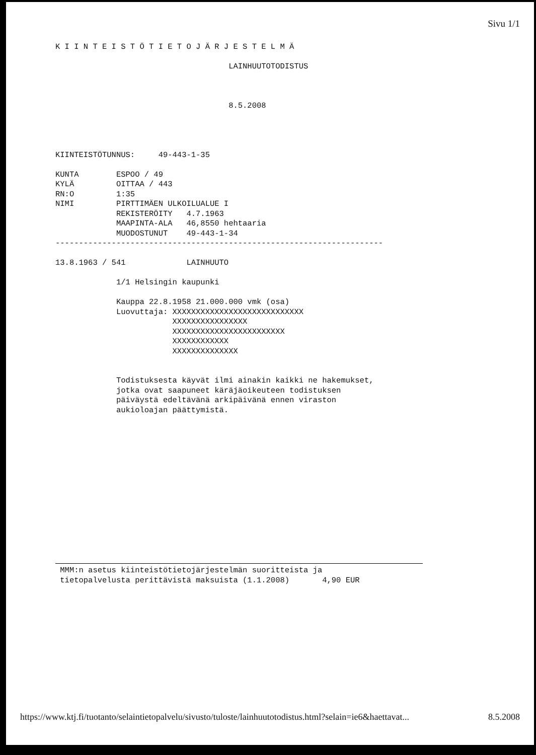Sivu 1/1
K I I N T E I S T Ö T I E T O J Ä R J E S T E L M Ä

                                     LAINHUUTOTODISTUS



                                     8.5.2008




KIINTEISTÖTUNNUS:     49-443-1-35

KUNTA        ESPOO / 49
KYLÄ         OITTAA / 443
RN:O         1:35
NIMI         PIRTTIMÄEN ULKOILUALUE I
             REKISTERÖITY   4.7.1963
             MAAPINTA-ALA   46,8550 hehtaaria
             MUODOSTUNUT    49-443-1-34
----------------------------------------------------------------------

13.8.1963 / 541             LAINHUUTO

             1/1 Helsingin kaupunki

             Kauppa 22.8.1958 21.000.000 vmk (osa)
             Luovuttaja: XXXXXXXXXXXXXXXXXXXXXXXXXXXX
                         XXXXXXXXXXXXXXXX
                         XXXXXXXXXXXXXXXXXXXXXXXX
                         XXXXXXXXXXXX
                         XXXXXXXXXXXXXX


             Todistuksesta käyvät ilmi ainakin kaikki ne hakemukset,
             jotka ovat saapuneet käräjäoikeuteen todistuksen
             päiväystä edeltävänä arkipäivänä ennen viraston
             aukioloajan päättymistä.
 MMM:n asetus kiinteistötietojärjestelmän suoritteista ja
 tietopalvelusta perittävistä maksuista (1.1.2008)       4,90 EUR
https://www.ktj.fi/tuotanto/selaintietopalvelu/sivusto/tuloste/lainhuutotodistus.html?selain=ie6&haettavat... 8.5.2008